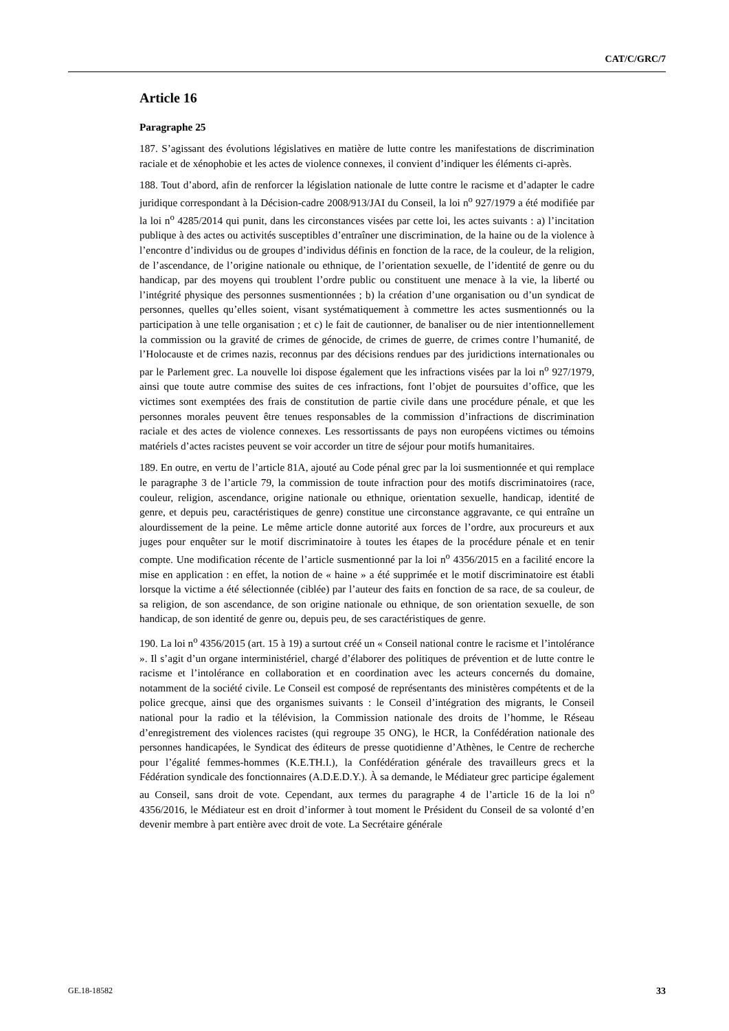CAT/C/GRC/7
Article 16
Paragraphe 25
187. S’agissant des évolutions législatives en matière de lutte contre les manifestations de discrimination raciale et de xénophobie et les actes de violence connexes, il convient d’indiquer les éléments ci-après.
188. Tout d’abord, afin de renforcer la législation nationale de lutte contre le racisme et d’adapter le cadre juridique correspondant à la Décision-cadre 2008/913/JAI du Conseil, la loi n<sup>o</sup> 927/1979 a été modifiée par la loi n<sup>o</sup> 4285/2014 qui punit, dans les circonstances visées par cette loi, les actes suivants : a) l’incitation publique à des actes ou activités susceptibles d’entraîner une discrimination, de la haine ou de la violence à l’encontre d’individus ou de groupes d’individus définis en fonction de la race, de la couleur, de la religion, de l’ascendance, de l’origine nationale ou ethnique, de l’orientation sexuelle, de l’identité de genre ou du handicap, par des moyens qui troublent l’ordre public ou constituent une menace à la vie, la liberté ou l’intégrité physique des personnes susmentionnées ; b) la création d’une organisation ou d’un syndicat de personnes, quelles qu’elles soient, visant systématiquement à commettre les actes susmentionnés ou la participation à une telle organisation ; et c) le fait de cautionner, de banaliser ou de nier intentionnellement la commission ou la gravité de crimes de génocide, de crimes de guerre, de crimes contre l’humanité, de l’Holocauste et de crimes nazis, reconnus par des décisions rendues par des juridictions internationales ou par le Parlement grec. La nouvelle loi dispose également que les infractions visées par la loi n<sup>o</sup> 927/1979, ainsi que toute autre commise des suites de ces infractions, font l’objet de poursuites d’office, que les victimes sont exemptées des frais de constitution de partie civile dans une procédure pénale, et que les personnes morales peuvent être tenues responsables de la commission d’infractions de discrimination raciale et des actes de violence connexes. Les ressortissants de pays non européens victimes ou témoins matériels d’actes racistes peuvent se voir accorder un titre de séjour pour motifs humanitaires.
189. En outre, en vertu de l’article 81A, ajouté au Code pénal grec par la loi susmentionnée et qui remplace le paragraphe 3 de l’article 79, la commission de toute infraction pour des motifs discriminatoires (race, couleur, religion, ascendance, origine nationale ou ethnique, orientation sexuelle, handicap, identité de genre, et depuis peu, caractéristiques de genre) constitue une circonstance aggravante, ce qui entraîne un alourdissement de la peine. Le même article donne autorité aux forces de l’ordre, aux procureurs et aux juges pour enquêter sur le motif discriminatoire à toutes les étapes de la procédure pénale et en tenir compte. Une modification récente de l’article susmentionné par la loi n<sup>o</sup> 4356/2015 en a facilité encore la mise en application : en effet, la notion de « haine » a été supprimée et le motif discriminatoire est établi lorsque la victime a été sélectionnée (ciblée) par l’auteur des faits en fonction de sa race, de sa couleur, de sa religion, de son ascendance, de son origine nationale ou ethnique, de son orientation sexuelle, de son handicap, de son identité de genre ou, depuis peu, de ses caractéristiques de genre.
190. La loi n<sup>o</sup> 4356/2015 (art. 15 à 19) a surtout créé un « Conseil national contre le racisme et l’intolérance ». Il s’agit d’un organe interministériel, chargé d’élaborer des politiques de prévention et de lutte contre le racisme et l’intolérance en collaboration et en coordination avec les acteurs concernés du domaine, notamment de la société civile. Le Conseil est composé de représentants des ministères compétents et de la police grecque, ainsi que des organismes suivants : le Conseil d’intégration des migrants, le Conseil national pour la radio et la télévision, la Commission nationale des droits de l’homme, le Réseau d’enregistrement des violences racistes (qui regroupe 35 ONG), le HCR, la Confédération nationale des personnes handicapées, le Syndicat des éditeurs de presse quotidienne d’Athènes, le Centre de recherche pour l’égalité femmes-hommes (K.E.TH.I.), la Confédération générale des travailleurs grecs et la Fédération syndicale des fonctionnaires (A.D.E.D.Y.). À sa demande, le Médiateur grec participe également au Conseil, sans droit de vote. Cependant, aux termes du paragraphe 4 de l’article 16 de la loi n<sup>o</sup> 4356/2016, le Médiateur est en droit d’informer à tout moment le Président du Conseil de sa volonté d’en devenir membre à part entière avec droit de vote. La Secrétaire générale
GE.18-18582 33